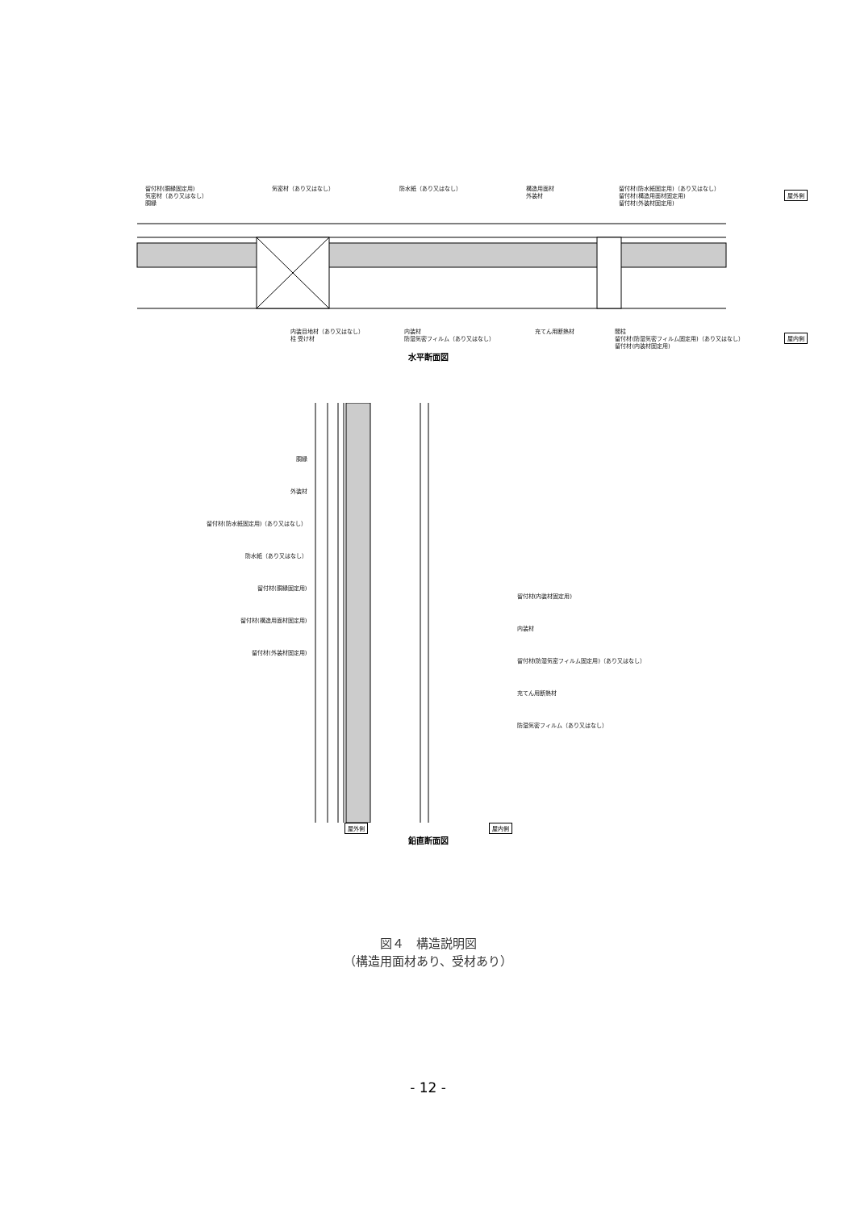留付材(胴縁固定用)
気密材（あり又はなし）
胴縁
気密材（あり又はなし） 防水紙（あり又はなし） 構造用面材
外装材
留付材(防水紙固定用)（あり又はなし）
留付材(構造用面材固定用)
留付材(外装材固定用)
屋外側
内装目地材（あり又はなし）
柱 受け材
内装材
防湿気密フィルム（あり又はなし）
充てん用断熱材 間柱
留付材(防湿気密フィルム固定用)（あり又はなし）
留付材(内装材固定用)
屋内側
水平断面図
胴縁
外装材
留付材(防水紙固定用)（あり又はなし）
防水紙（あり又はなし）
留付材(胴縁固定用)
留付材(構造用面材固定用)
留付材(外装材固定用)
留付材(内装材固定用)
内装材
留付材(防湿気密フィルム固定用)（あり又はなし）
充てん用断熱材
防湿気密フィルム（あり又はなし）
屋外側 屋内側
鉛直断面図
図４　構造説明図
（構造用面材あり、受材あり）
- 12 -